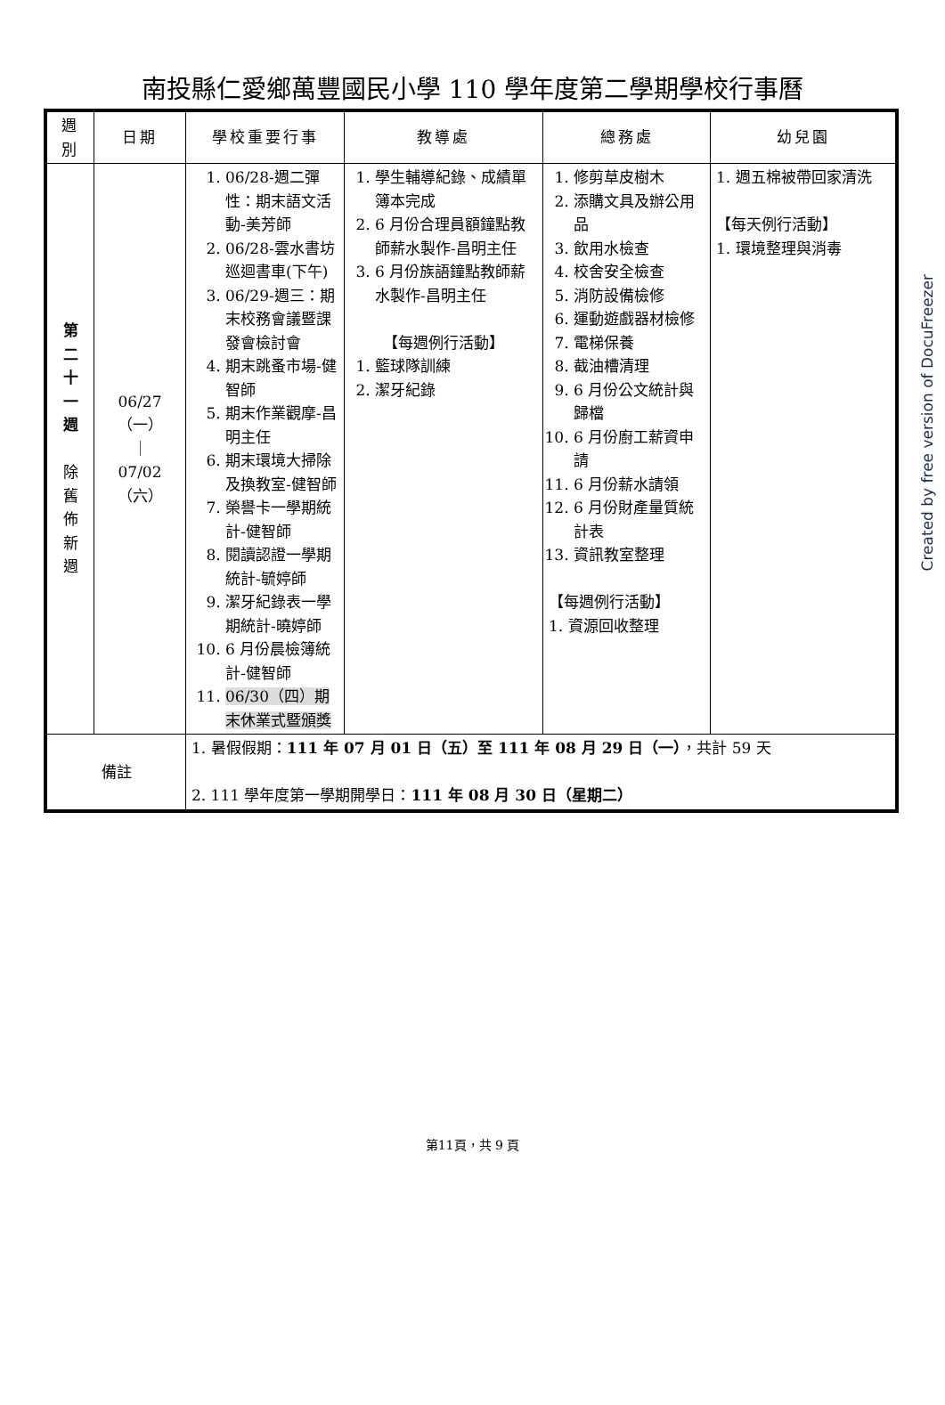南投縣仁愛鄉萬豐國民小學 110 學年度第二學期學校行事曆
| 週 別 | 日期 | 學校重要行事 | 教導處 | 總務處 | 幼兒園 |
| --- | --- | --- | --- | --- | --- |
| 第 二 十 一 週 除 舊 佈 新 週 | 06/27 （一） ｜ 07/02 （六） | 1. 06/28-週二彈性：期末語文活動-美芳師 2. 06/28-雲水書坊巡迴書車(下午) 3. 06/29-週三：期末校務會議暨課發會檢討會 4. 期末跳蚤市場-健智師 5. 期末作業觀摩-昌明主任 6. 期末環境大掃除及換教室-健智師 7. 榮譽卡一學期統計-健智師 8. 閱讀認證一學期統計-毓婷師 9. 潔牙紀錄表一學期統計-曉婷師 10. 6 月份晨檢簿統計-健智師 11. 06/30（四）期末休業式暨頒獎 | 1. 學生輔導紀錄、成績單簿本完成 2. 6 月份合理員額鐘點教師薪水製作-昌明主任 3. 6 月份族語鐘點教師薪水製作-昌明主任 【每週例行活動】 1. 籃球隊訓練 2. 潔牙紀錄 | 1. 修剪草皮樹木 2. 添購文具及辦公用品 3. 飲用水檢查 4. 校舍安全檢查 5. 消防設備檢修 6. 運動遊戲器材檢修 7. 電梯保養 8. 截油槽清理 9. 6 月份公文統計與歸檔 10. 6 月份廚工薪資申請 11. 6 月份薪水請領 12. 6 月份財產量質統計表 13. 資訊教室整理 【每週例行活動】 1. 資源回收整理 | 1. 週五棉被帶回家清洗 【每天例行活動】 1. 環境整理與消毒 |
| 備註 | | 1. 暑假假期： 111 年 07 月 01 日（五）至 111 年 08 月 29 日（一） ，共計 59 天 2. 111 學年度第一學期開學日： 111 年 08 月 30 日（星期二） | | | |
第11頁，共 9 頁
Created by free version of DocuFreezer